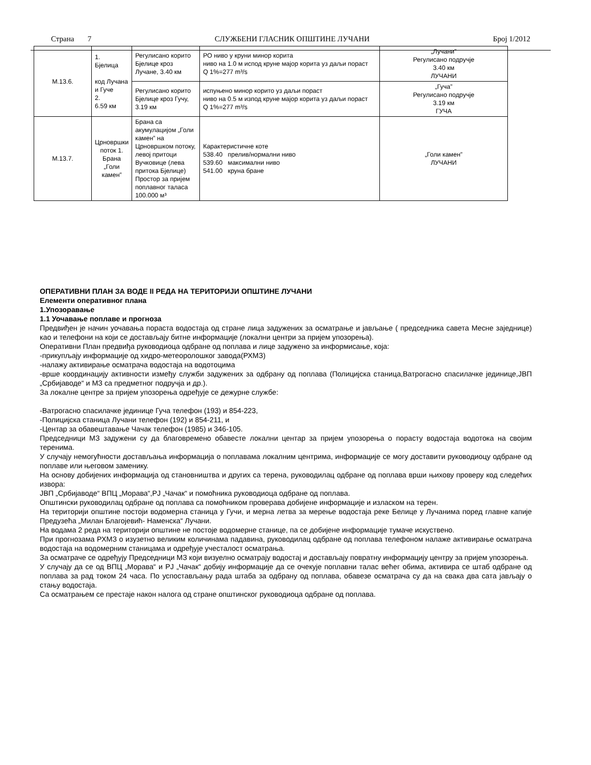Страна 7 СЛУЖБЕНИ ГЛАСНИК ОПШТИНЕ ЛУЧАНИ Број 1/2012
| М.13.6. | 1. Бјелица код Лучана и Гуче 2. 6.59 км | Регулисано корито Бјелице кроз Лучане, 3.40 км | РО ниво у круни минор корита ниво на 1.0 м испод круне мајор корита уз даљи пораст Q 1%=277 m³/s | „Лучани” Регулисано подручје 3.40 км ЛУЧАНИ |
| | | Регулисано корито Бјелице кроз Гучу, 3.19 км | испуњено минор корито уз даљи пораст ниво на 0.5 м изпод круне мајор корита уз даљи пораст Q 1%=277 m³/s | „Гуча” Регулисано подручје 3.19 км ГУЧА |
| М.13.7. | Црновршки поток 1. Брана „Голи камен” | Брана са акумулацијом „Голи камен” на Црновршком потоку, левој притоци Вучковице (лева притока Бјелице) Простор за пријем поплавног таласа 100.000 м³ | Карактеристичне коте 538.40 прелив/нормални ниво 539.60 максимални ниво 541.00 круна бране | „Голи камен” ЛУЧАНИ |
ОПЕРАТИВНИ ПЛАН ЗА ВОДЕ II РЕДА НА ТЕРИТОРИЈИ ОПШТИНЕ ЛУЧАНИ
Елементи оперативног плана
1.Упозоравање
1.1 Уочавање поплаве и прогноза
Предвиђен је начин уочавања пораста водостаја од стране лица задужених за осматрање и јављање ( председника савета Месне заједнице) као и телефони на који се достављају битне информације (локални центри за пријем упозорења).
Оперативни План предвиђа руководиоца одбране од поплава и лице задужено за информисање, која:
-прикупљају информације од хидро-метеоролошког завода(РХМЗ)
-налажу активирање осматрача водостаја на водотоцима
-врше координацију активности између служби задужених за одбрану од поплава (Полицијска станица,Ватрогасно спасилачке јединице,ЈВП „Србијаводе“ и МЗ са предметног подручја и др.).
За локалне центре за пријем упозорења одређује се дежурне службе:
-Ватрогасно спасилачке јединице Гуча телефон (193) и 854-223,
-Полицијска станица Лучани телефон (192) и 854-211, и
-Центар за обавештавање Чачак телефон (1985) и 346-105.
Председници МЗ задужени су да благовремено обавесте локални центар за пријем упозорења о порасту водостаја водотока на својим теренима.
У случају немогућности достављања информација о поплавама локалним центрима, информације се могу доставити руководиоцу одбране од поплаве или његовом заменику.
На основу добијених информација од становништва и других са терена, руководилац одбране од поплава врши њихову проверу код следећих извора:
ЈВП „Србијаводе“ ВПЦ „Морава“,РЈ „Чачак“ и помоћника руководиоца одбране од поплава.
Општински руководилац одбране од поплава са помоћником проверава добијене информације и изласком на терен.
На територији општине постоји водомерна станица у Гучи, и мерна летва за мерење водостаја реке Белице у Лучанима поред главне капије Предузећа „Милан Благојевић- Наменска“ Лучани.
На водама 2 реда на територији општине не постоје водомерне станице, па се добијене информације тумаче искуствено.
При прогнозама РХМЗ о изузетно великим количинама падавина, руководилац одбране од поплава телефоном налаже активирање осматрача водостаја на водомерним станицама и одређује учесталост осматрања.
За осматраче се одређују Председници МЗ који визуелно осматрају водостај и достављају повратну информацију центру за пријем упозорења.
У случају да се од ВПЦ „Морава“ и РЈ „Чачак“ добију информације да се очекује поплавни талас већег обима, активира се штаб одбране од поплава за рад током 24 часа. По успостављању рада штаба за одбрану од поплава, обавезе осматрача су да на свака два сата јављају о стању водостаја.
Са осматрањем се престаје након налога од стране општинског руководиоца одбране од поплава.